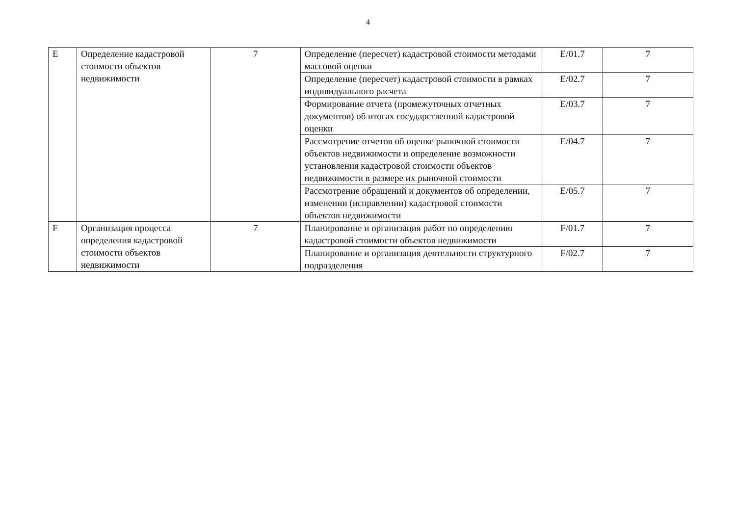4
| E | Определение кадастровой стоимости объектов недвижимости | 7 | Определение (пересчет) кадастровой стоимости методами массовой оценки | E/01.7 | 7 |
| | | | Определение (пересчет) кадастровой стоимости в рамках индивидуального расчета | E/02.7 | 7 |
| | | | Формирование отчета (промежуточных отчетных документов) об итогах государственной кадастровой оценки | E/03.7 | 7 |
| | | | Рассмотрение отчетов об оценке рыночной стоимости объектов недвижимости и определение возможности установления кадастровой стоимости объектов недвижимости в размере их рыночной стоимости | E/04.7 | 7 |
| | | | Рассмотрение обращений и документов об определении, изменении (исправлении) кадастровой стоимости объектов недвижимости | E/05.7 | 7 |
| F | Организация процесса определения кадастровой стоимости объектов недвижимости | 7 | Планирование и организация работ по определению кадастровой стоимости объектов недвижимости | F/01.7 | 7 |
| | | | Планирование и организация деятельности структурного подразделения | F/02.7 | 7 |